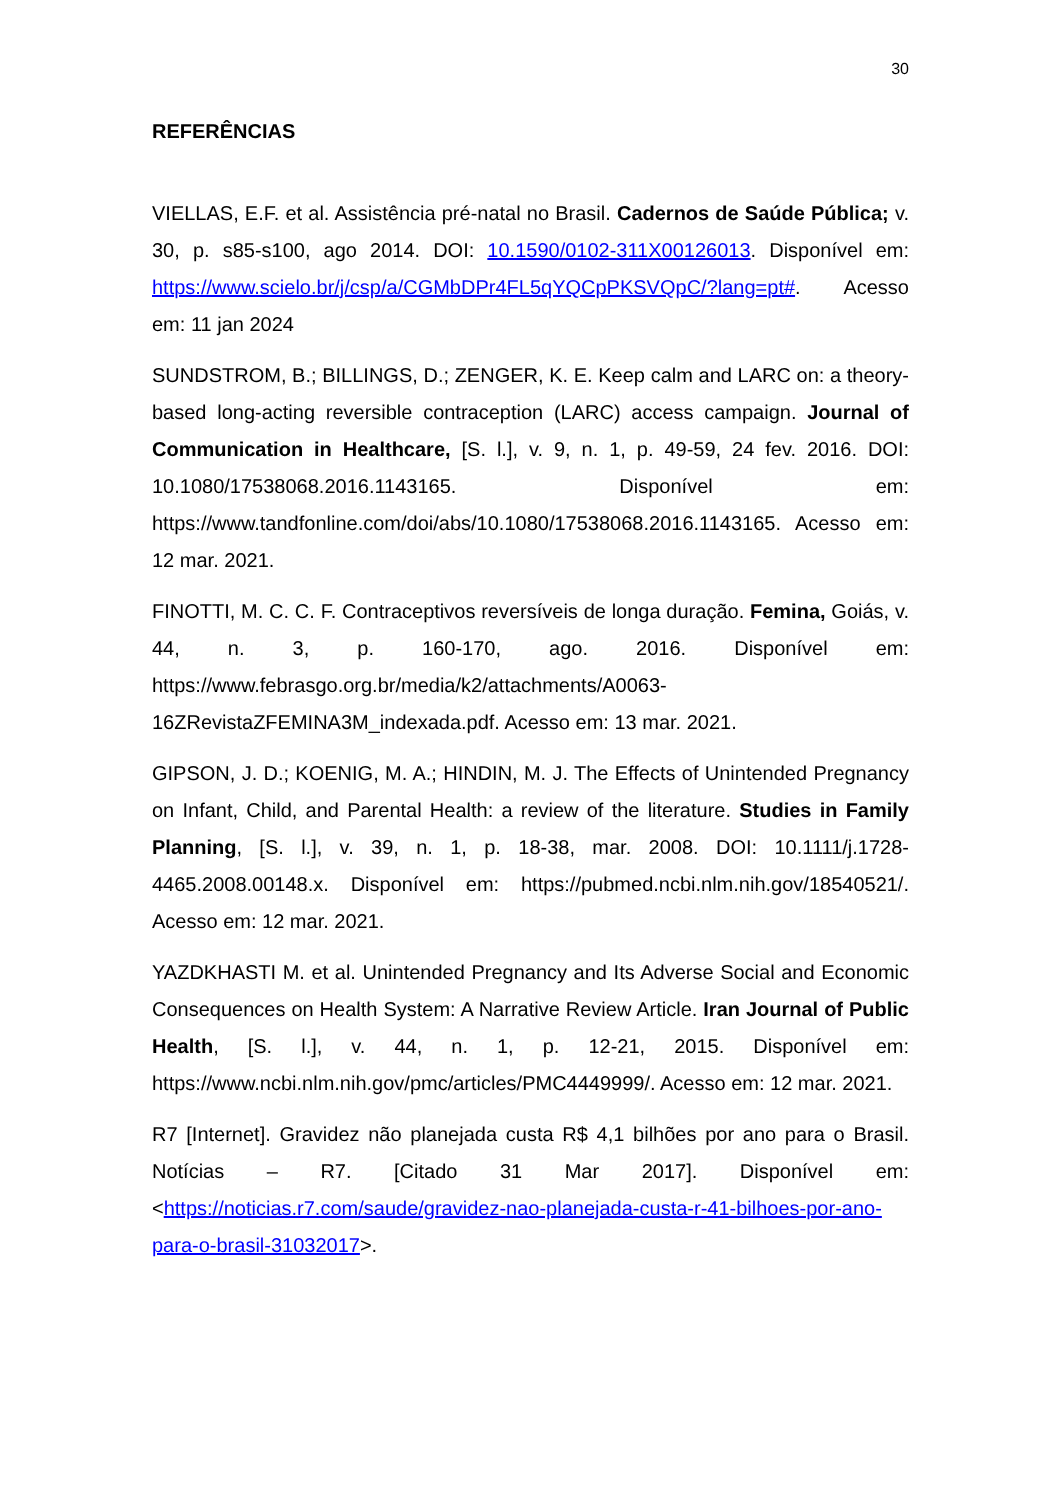30
REFERÊNCIAS
VIELLAS, E.F. et al. Assistência pré-natal no Brasil. Cadernos de Saúde Pública; v. 30, p. s85-s100, ago 2014. DOI: 10.1590/0102-311X00126013. Disponível em: https://www.scielo.br/j/csp/a/CGMbDPr4FL5qYQCpPKSVQpC/?lang=pt#. Acesso em: 11 jan 2024
SUNDSTROM, B.; BILLINGS, D.; ZENGER, K. E. Keep calm and LARC on: a theory-based long-acting reversible contraception (LARC) access campaign. Journal of Communication in Healthcare, [S. l.], v. 9, n. 1, p. 49-59, 24 fev. 2016. DOI: 10.1080/17538068.2016.1143165. Disponível em: https://www.tandfonline.com/doi/abs/10.1080/17538068.2016.1143165. Acesso em: 12 mar. 2021.
FINOTTI, M. C. C. F. Contraceptivos reversíveis de longa duração. Femina, Goiás, v. 44, n. 3, p. 160-170, ago. 2016. Disponível em: https://www.febrasgo.org.br/media/k2/attachments/A0063-16ZRevistaZFEMINA3M_indexada.pdf. Acesso em: 13 mar. 2021.
GIPSON, J. D.; KOENIG, M. A.; HINDIN, M. J. The Effects of Unintended Pregnancy on Infant, Child, and Parental Health: a review of the literature. Studies in Family Planning, [S. l.], v. 39, n. 1, p. 18-38, mar. 2008. DOI: 10.1111/j.1728-4465.2008.00148.x. Disponível em: https://pubmed.ncbi.nlm.nih.gov/18540521/. Acesso em: 12 mar. 2021.
YAZDKHASTI M. et al. Unintended Pregnancy and Its Adverse Social and Economic Consequences on Health System: A Narrative Review Article. Iran Journal of Public Health, [S. l.], v. 44, n. 1, p. 12-21, 2015. Disponível em: https://www.ncbi.nlm.nih.gov/pmc/articles/PMC4449999/. Acesso em: 12 mar. 2021.
R7 [Internet]. Gravidez não planejada custa R$ 4,1 bilhões por ano para o Brasil. Notícias – R7. [Citado 31 Mar 2017]. Disponível em: <https://noticias.r7.com/saude/gravidez-nao-planejada-custa-r-41-bilhoes-por-ano-para-o-brasil-31032017>.